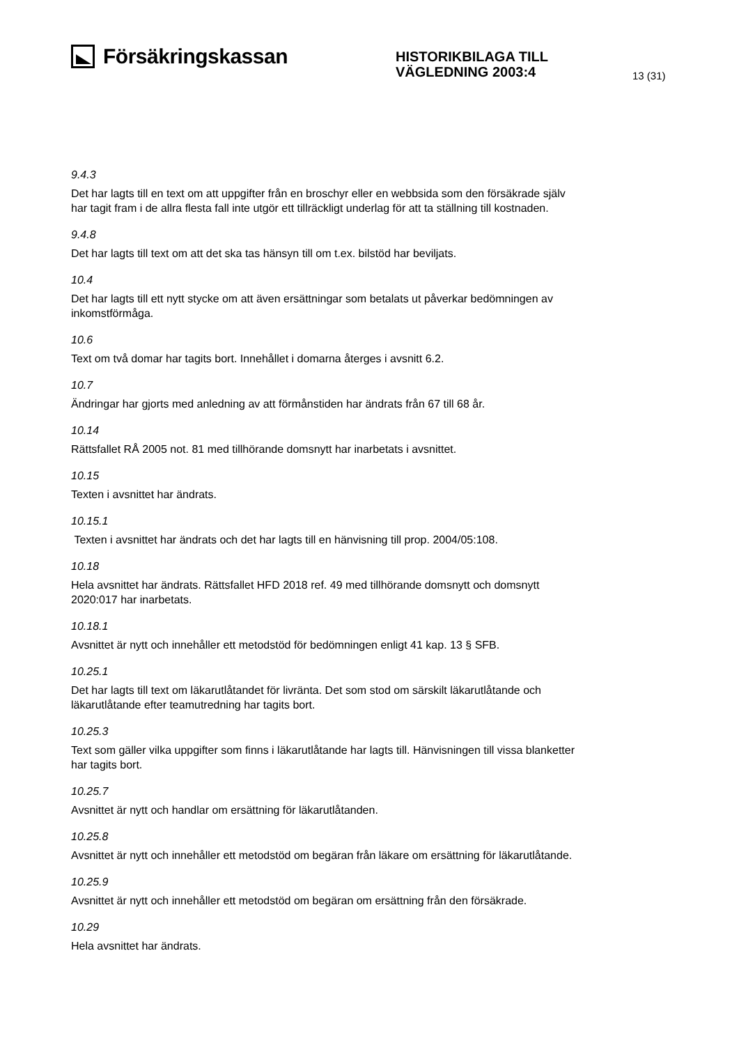Försäkringskassan
HISTORIKBILAGA TILL
VÄGLEDNING 2003:4
13 (31)
9.4.3
Det har lagts till en text om att uppgifter från en broschyr eller en webbsida som den försäkrade själv har tagit fram i de allra flesta fall inte utgör ett tillräckligt underlag för att ta ställning till kostnaden.
9.4.8
Det har lagts till text om att det ska tas hänsyn till om t.ex. bilstöd har beviljats.
10.4
Det har lagts till ett nytt stycke om att även ersättningar som betalats ut påverkar bedömningen av inkomstförmåga.
10.6
Text om två domar har tagits bort. Innehållet i domarna återges i avsnitt 6.2.
10.7
Ändringar har gjorts med anledning av att förmånstiden har ändrats från 67 till 68 år.
10.14
Rättsfallet RÅ 2005 not. 81 med tillhörande domsnytt har inarbetats i avsnittet.
10.15
Texten i avsnittet har ändrats.
10.15.1
Texten i avsnittet har ändrats och det har lagts till en hänvisning till prop. 2004/05:108.
10.18
Hela avsnittet har ändrats. Rättsfallet HFD 2018 ref. 49 med tillhörande domsnytt och domsnytt 2020:017 har inarbetats.
10.18.1
Avsnittet är nytt och innehåller ett metodstöd för bedömningen enligt 41 kap. 13 § SFB.
10.25.1
Det har lagts till text om läkarutlåtandet för livränta. Det som stod om särskilt läkarutlåtande och läkarutlåtande efter teamutredning har tagits bort.
10.25.3
Text som gäller vilka uppgifter som finns i läkarutlåtande har lagts till. Hänvisningen till vissa blanketter har tagits bort.
10.25.7
Avsnittet är nytt och handlar om ersättning för läkarutlåtanden.
10.25.8
Avsnittet är nytt och innehåller ett metodstöd om begäran från läkare om ersättning för läkarutlåtande.
10.25.9
Avsnittet är nytt och innehåller ett metodstöd om begäran om ersättning från den försäkrade.
10.29
Hela avsnittet har ändrats.